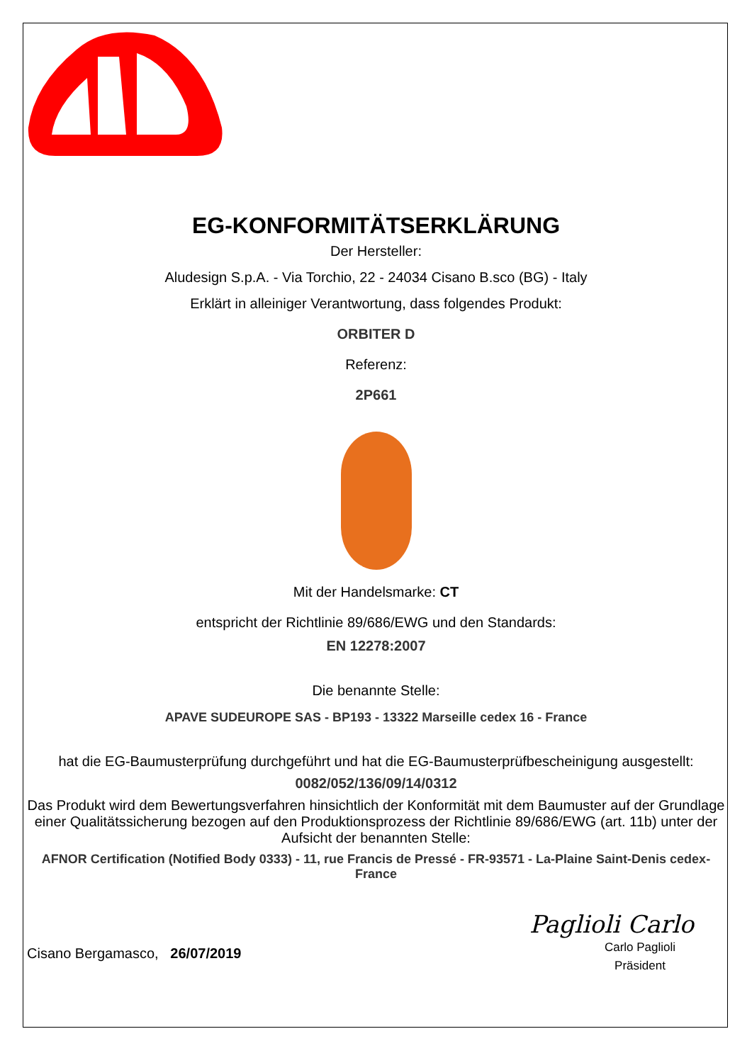EG-KONFORMITÄTSERKLÄRUNG
Der Hersteller:
Aludesign S.p.A. - Via Torchio, 22 - 24034 Cisano B.sco (BG) - Italy
Erklärt in alleiniger Verantwortung, dass folgendes Produkt:
ORBITER D
Referenz:
2P661
Mit der Handelsmarke: CT
entspricht der Richtlinie 89/686/EWG und den Standards:
EN 12278:2007
Die benannte Stelle:
APAVE SUDEUROPE SAS - BP193 - 13322 Marseille cedex 16 - France
hat die EG-Baumusterprüfung durchgeführt und hat die EG-Baumusterprüfbescheinigung ausgestellt:
0082/052/136/09/14/0312
Das Produkt wird dem Bewertungsverfahren hinsichtlich der Konformität mit dem Baumuster auf der Grundlage einer Qualitätssicherung bezogen auf den Produktionsprozess der Richtlinie 89/686/EWG (art. 11b) unter der Aufsicht der benannten Stelle:
AFNOR Certification (Notified Body 0333) - 11, rue Francis de Pressé - FR-93571 - La-Plaine Saint-Denis cedex-France
Cisano Bergamasco, 26/07/2019
Paglioli Carlo
Carlo Paglioli
Präsident